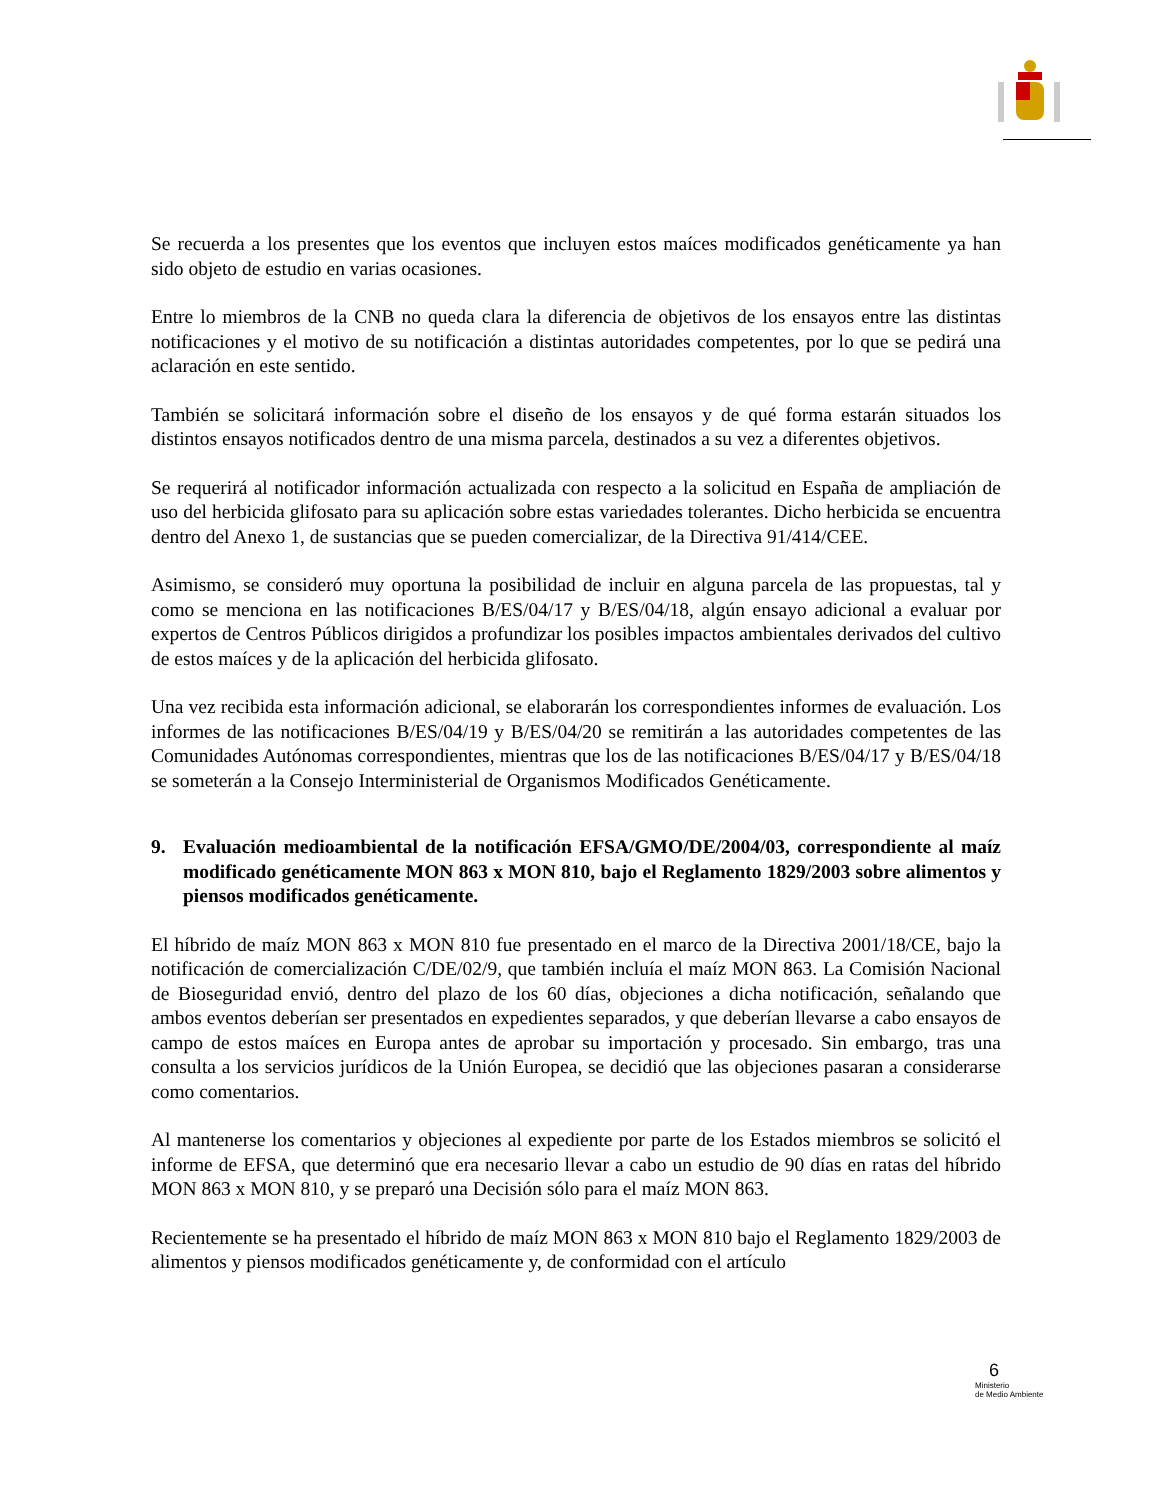Se recuerda a los presentes que los eventos que incluyen estos maíces modificados genéticamente ya han sido objeto de estudio en varias ocasiones.
Entre lo miembros de la CNB no queda clara la diferencia de objetivos de los ensayos entre las distintas notificaciones y el motivo de su notificación a distintas autoridades competentes, por lo que se pedirá una aclaración en este sentido.
También se solicitará información sobre el diseño de los ensayos y de qué forma estarán situados los distintos ensayos notificados dentro de una misma parcela, destinados a su vez a diferentes objetivos.
Se requerirá al notificador información actualizada con respecto a la solicitud en España de ampliación de uso del herbicida glifosato para su aplicación sobre estas variedades tolerantes. Dicho herbicida se encuentra dentro del Anexo 1, de sustancias que se pueden comercializar, de la Directiva 91/414/CEE.
Asimismo, se consideró muy oportuna la posibilidad de incluir en alguna parcela de las propuestas, tal y como se menciona en las notificaciones B/ES/04/17 y B/ES/04/18, algún ensayo adicional a evaluar por expertos de Centros Públicos dirigidos a profundizar los posibles impactos ambientales derivados del cultivo de estos maíces y de la aplicación del herbicida glifosato.
Una vez recibida esta información adicional, se elaborarán los correspondientes informes de evaluación. Los informes de las notificaciones B/ES/04/19 y B/ES/04/20 se remitirán a las autoridades competentes de las Comunidades Autónomas correspondientes, mientras que los de las notificaciones B/ES/04/17 y B/ES/04/18 se someterán a la Consejo Interministerial de Organismos Modificados Genéticamente.
9. Evaluación medioambiental de la notificación EFSA/GMO/DE/2004/03, correspondiente al maíz modificado genéticamente MON 863 x MON 810, bajo el Reglamento 1829/2003 sobre alimentos y piensos modificados genéticamente.
El híbrido de maíz MON 863 x MON 810 fue presentado en el marco de la Directiva 2001/18/CE, bajo la notificación de comercialización C/DE/02/9, que también incluía el maíz MON 863. La Comisión Nacional de Bioseguridad envió, dentro del plazo de los 60 días, objeciones a dicha notificación, señalando que ambos eventos deberían ser presentados en expedientes separados, y que deberían llevarse a cabo ensayos de campo de estos maíces en Europa antes de aprobar su importación y procesado. Sin embargo, tras una consulta a los servicios jurídicos de la Unión Europea, se decidió que las objeciones pasaran a considerarse como comentarios.
Al mantenerse los comentarios y objeciones al expediente por parte de los Estados miembros se solicitó el informe de EFSA, que determinó que era necesario llevar a cabo un estudio de 90 días en ratas del híbrido MON 863 x MON 810, y se preparó una Decisión sólo para el maíz MON 863.
Recientemente se ha presentado el híbrido de maíz MON 863 x MON 810 bajo el Reglamento 1829/2003 de alimentos y piensos modificados genéticamente y, de conformidad con el artículo
6
Ministerio
de Medio Ambiente